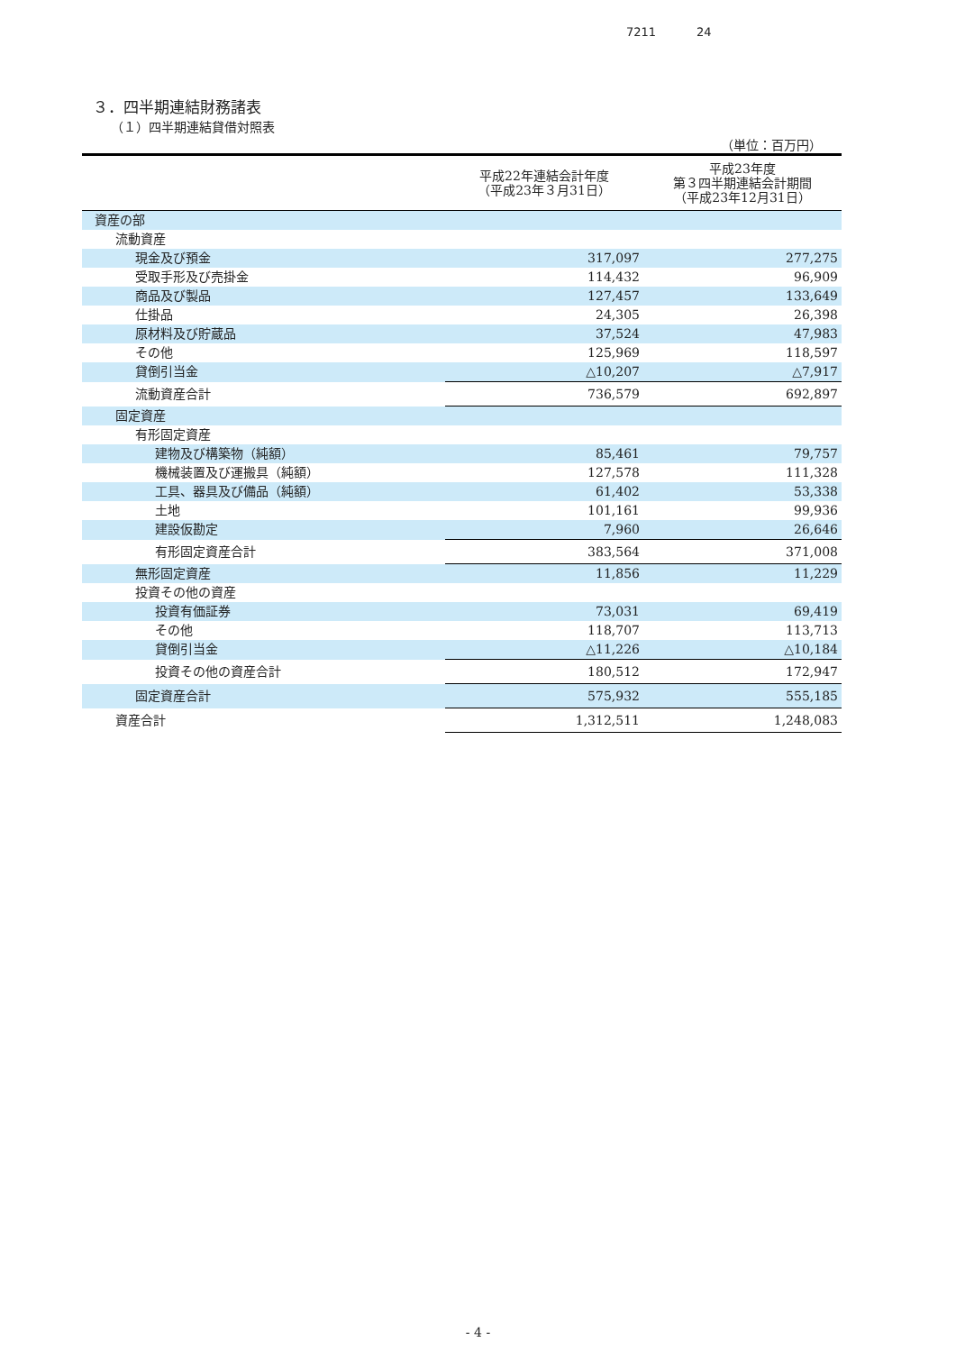7211 24
３．四半期連結財務諸表
（１）四半期連結貸借対照表
（単位：百万円）
| | 平成22年連結会計年度 （平成23年３月31日） | 平成23年度 第３四半期連結会計期間 （平成23年12月31日） |
| --- | --- | --- |
| 資産の部 | | |
| 流動資産 | | |
| 現金及び預金 | 317,097 | 277,275 |
| 受取手形及び売掛金 | 114,432 | 96,909 |
| 商品及び製品 | 127,457 | 133,649 |
| 仕掛品 | 24,305 | 26,398 |
| 原材料及び貯蔵品 | 37,524 | 47,983 |
| その他 | 125,969 | 118,597 |
| 貸倒引当金 | △10,207 | △7,917 |
| 流動資産合計 | 736,579 | 692,897 |
| 固定資産 | | |
| 有形固定資産 | | |
| 建物及び構築物（純額） | 85,461 | 79,757 |
| 機械装置及び運搬具（純額） | 127,578 | 111,328 |
| 工具、器具及び備品（純額） | 61,402 | 53,338 |
| 土地 | 101,161 | 99,936 |
| 建設仮勘定 | 7,960 | 26,646 |
| 有形固定資産合計 | 383,564 | 371,008 |
| 無形固定資産 | 11,856 | 11,229 |
| 投資その他の資産 | | |
| 投資有価証券 | 73,031 | 69,419 |
| その他 | 118,707 | 113,713 |
| 貸倒引当金 | △11,226 | △10,184 |
| 投資その他の資産合計 | 180,512 | 172,947 |
| 固定資産合計 | 575,932 | 555,185 |
| 資産合計 | 1,312,511 | 1,248,083 |
- 4 -